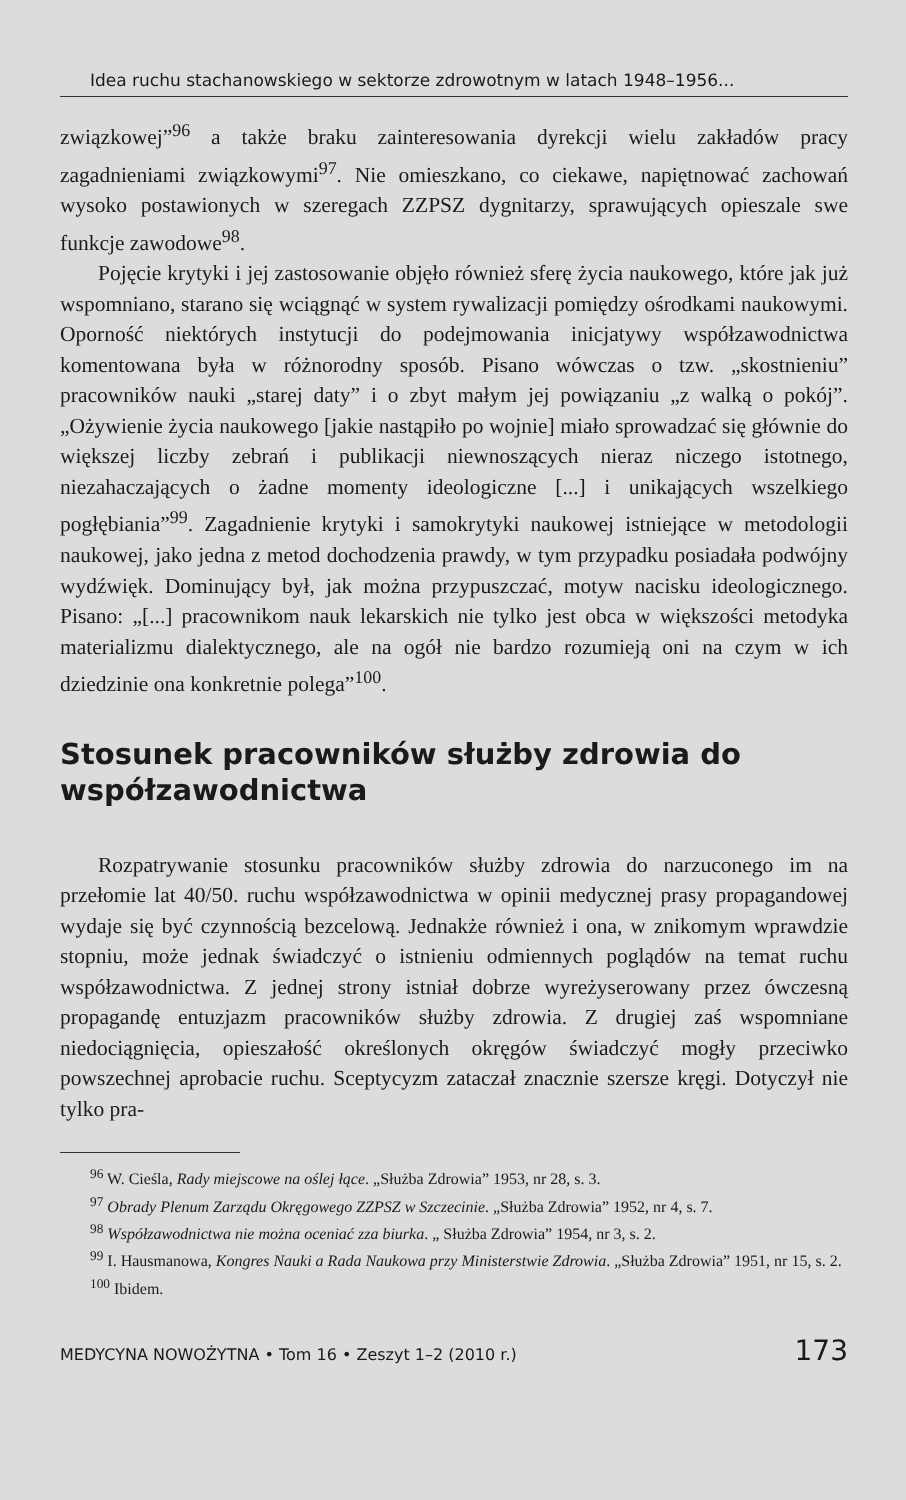Idea ruchu stachanowskiego w sektorze zdrowotnym w latach 1948–1956...
związkowej”<sup>96</sup> a także braku zainteresowania dyrekcji wielu zakładów pracy zagadnieniami związkowymi<sup>97</sup>. Nie omieszkano, co ciekawe, napiętnować zachowań wysoko postawionych w szeregach ZZPSZ dygnitarzy, sprawujących opieszale swe funkcje zawodowe<sup>98</sup>.
Pojęcie krytyki i jej zastosowanie objęło również sferę życia naukowego, które jak już wspomniano, starano się wciągnąć w system rywalizacji pomiędzy ośrodkami naukowymi. Oporność niektórych instytucji do podejmowania inicjatywy współzawodnictwa komentowana była w różnorodny sposób. Pisano wówczas o tzw. „skostnieniu” pracowników nauki „starej daty” i o zbyt małym jej powiązaniu „z walką o pokój”. „Ożywienie życia naukowego [jakie nastąpiło po wojnie] miało sprowadzać się głównie do większej liczby zebrań i publikacji niewnoszących nieraz niczego istotnego, niezahaczających o żadne momenty ideologiczne [...] i unikających wszelkiego pogłębiania”<sup>99</sup>. Zagadnienie krytyki i samokrytyki naukowej istniejące w metodologii naukowej, jako jedna z metod dochodzenia prawdy, w tym przypadku posiadała podwójny wydźwięk. Dominujący był, jak można przypuszczać, motyw nacisku ideologicznego. Pisano: „[...] pracownikom nauk lekarskich nie tylko jest obca w większości metodyka materializmu dialektycznego, ale na ogół nie bardzo rozumieją oni na czym w ich dziedzinie ona konkretnie polega”<sup>100</sup>.
Stosunek pracowników służby zdrowia do współzawodnictwa
Rozpatrywanie stosunku pracowników służby zdrowia do narzuconego im na przełomie lat 40/50. ruchu współzawodnictwa w opinii medycznej prasy propagandowej wydaje się być czynnością bezcelową. Jednakże również i ona, w znikomym wprawdzie stopniu, może jednak świadczyć o istnieniu odmiennych poglądów na temat ruchu współzawodnictwa. Z jednej strony istniał dobrze wyreżyserowany przez ówczesną propagandę entuzjazm pracowników służby zdrowia. Z drugiej zaś wspomniane niedociągnięcia, opieszałość określonych okręgów świadczyć mogły przeciwko powszechnej aprobacie ruchu. Sceptycyzm zataczał znacznie szersze kręgi. Dotyczył nie tylko pra-
<sup>96</sup> W. Cieśla, Rady miejscowe na oślej łące. „Służba Zdrowia” 1953, nr 28, s. 3.
<sup>97</sup> Obrady Plenum Zarządu Okręgowego ZZPSZ w Szczecinie. „Służba Zdrowia” 1952, nr 4, s. 7.
<sup>98</sup> Współzawodnictwa nie można oceniać zza biurka. „ Służba Zdrowia” 1954, nr 3, s. 2.
<sup>99</sup> I. Hausmanowa, Kongres Nauki a Rada Naukowa przy Ministerstwie Zdrowia. „Służba Zdrowia” 1951, nr 15, s. 2.
<sup>100</sup> Ibidem.
MEDYCYNA NOWOŻYTNA • Tom 16 • Zeszyt 1–2 (2010 r.) 173